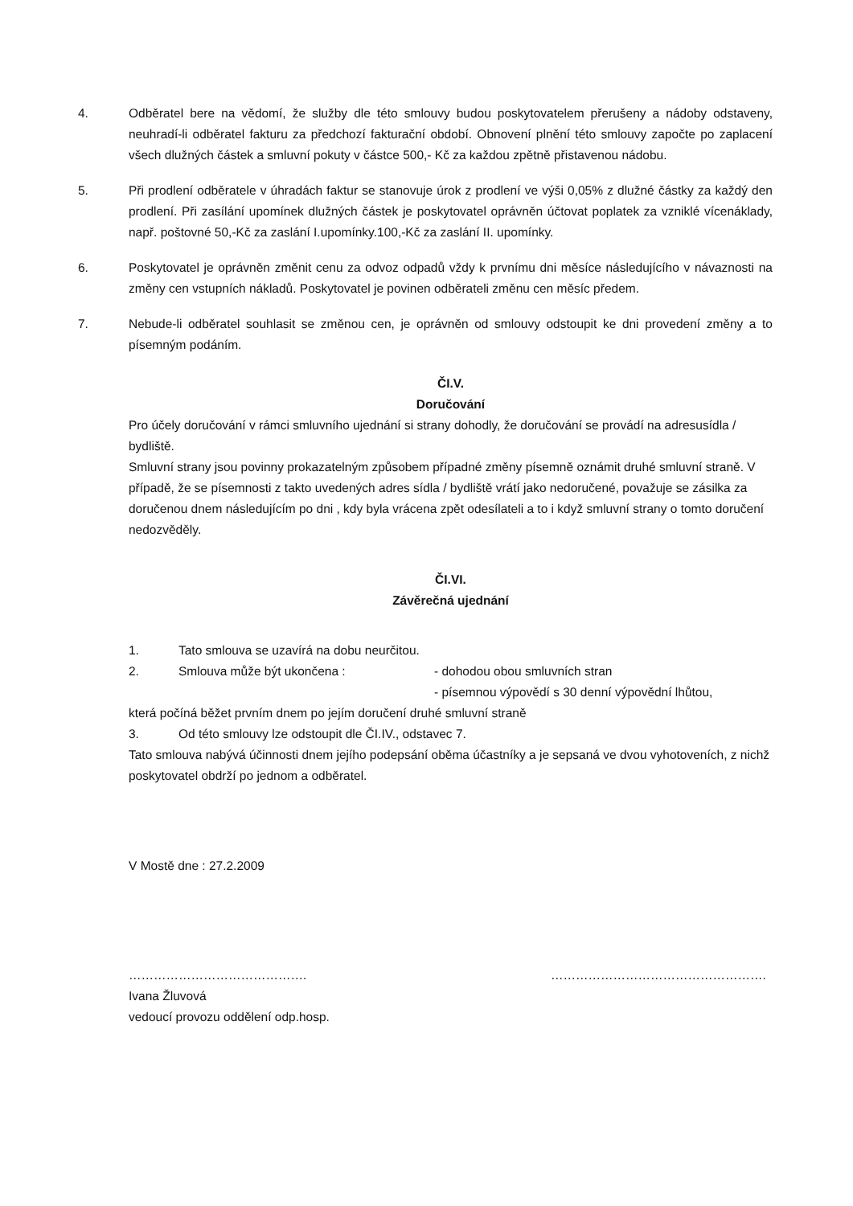4. Odběratel bere na vědomí, že služby dle této smlouvy budou poskytovatelem přerušeny a nádoby odstaveny, neuhradí-li odběratel fakturu za předchozí fakturační období. Obnovení plnění této smlouvy započte po zaplacení všech dlužných částek a smluvní pokuty v částce 500,- Kč za každou zpětně přistavenou nádobu.
5. Při prodlení odběratele v úhradách faktur se stanovuje úrok z prodlení ve výši 0,05% z dlužné částky za každý den prodlení. Při zasílání upomínek dlužných částek je poskytovatel oprávněn účtovat poplatek za vzniklé vícenáklady, např. poštovné 50,-Kč za zaslání I.upomínky.100,-Kč za zaslání II. upomínky.
6. Poskytovatel je oprávněn změnit cenu za odvoz odpadů vždy k prvnímu dni měsíce následujícího v návaznosti na změny cen vstupních nákladů. Poskytovatel je povinen odběrateli změnu cen měsíc předem.
7. Nebude-li odběratel souhlasit se změnou cen, je oprávněn od smlouvy odstoupit ke dni provedení změny a to písemným podáním.
ČI.V.
Doručování
Pro účely doručování v rámci smluvního ujednání si strany dohodly, že doručování se provádí na adresusídla / bydliště.
Smluvní strany jsou povinny prokazatelným způsobem případné změny písemně oznámit druhé smluvní straně. V případě, že se písemnosti z takto uvedených adres sídla / bydliště vrátí jako nedoručené, považuje se zásilka za doručenou dnem následujícím po dni , kdy byla vrácena zpět odesílateli a to i když smluvní strany o tomto doručení nedozvěděly.
ČI.VI.
Závěrečná ujednání
1. Tato smlouva se uzavírá na dobu neurčitou.
2. Smlouva může být ukončena : - dohodou obou smluvních stran
- písemnou výpovědí s 30 denní výpovědní lhůtou,
která počíná běžet prvním dnem po jejím doručení druhé smluvní straně
3. Od této smlouvy lze odstoupit dle ČI.IV., odstavec 7.
Tato smlouva nabývá účinnosti dnem jejího podepsání oběma účastníky a je sepsaná ve dvou vyhotoveních, z nichž poskytovatel obdrží po jednom a odběratel.
V Mostě dne : 27.2.2009
……………………………………. …………………………………………….
Ivana Žluvová
vedoucí provozu oddělení odp.hosp.